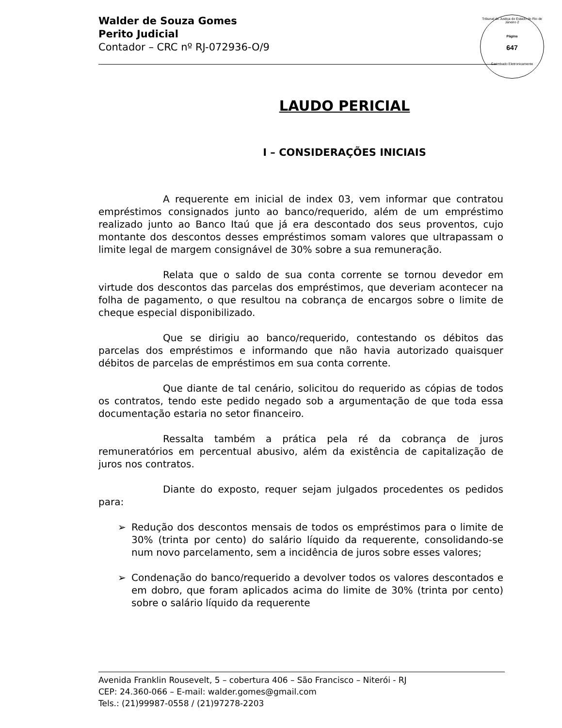Walder de Souza Gomes
Perito Judicial
Contador – CRC nº RJ-072936-O/9
Tribunal de Justiça do Estado do Rio de Janeiro 2
Página
647
Carimbado Eletronicamente
LAUDO PERICIAL
I – CONSIDERAÇÕES INICIAIS
A requerente em inicial de index 03, vem informar que contratou empréstimos consignados junto ao banco/requerido, além de um empréstimo realizado junto ao Banco Itaú que já era descontado dos seus proventos, cujo montante dos descontos desses empréstimos somam valores que ultrapassam o limite legal de margem consignável de 30% sobre a sua remuneração.
Relata que o saldo de sua conta corrente se tornou devedor em virtude dos descontos das parcelas dos empréstimos, que deveriam acontecer na folha de pagamento, o que resultou na cobrança de encargos sobre o limite de cheque especial disponibilizado.
Que se dirigiu ao banco/requerido, contestando os débitos das parcelas dos empréstimos e informando que não havia autorizado quaisquer débitos de parcelas de empréstimos em sua conta corrente.
Que diante de tal cenário, solicitou do requerido as cópias de todos os contratos, tendo este pedido negado sob a argumentação de que toda essa documentação estaria no setor financeiro.
Ressalta também a prática pela ré da cobrança de juros remuneratórios em percentual abusivo, além da existência de capitalização de juros nos contratos.
Diante do exposto, requer sejam julgados procedentes os pedidos para:
➢ Redução dos descontos mensais de todos os empréstimos para o limite de 30% (trinta por cento) do salário líquido da requerente, consolidando-se num novo parcelamento, sem a incidência de juros sobre esses valores;
➢ Condenação do banco/requerido a devolver todos os valores descontados e em dobro, que foram aplicados acima do limite de 30% (trinta por cento) sobre o salário líquido da requerente
Avenida Franklin Rousevelt, 5 – cobertura 406 – São Francisco – Niterói - RJ
CEP: 24.360-066 – E-mail: walder.gomes@gmail.com
Tels.: (21)99987-0558 / (21)97278-2203